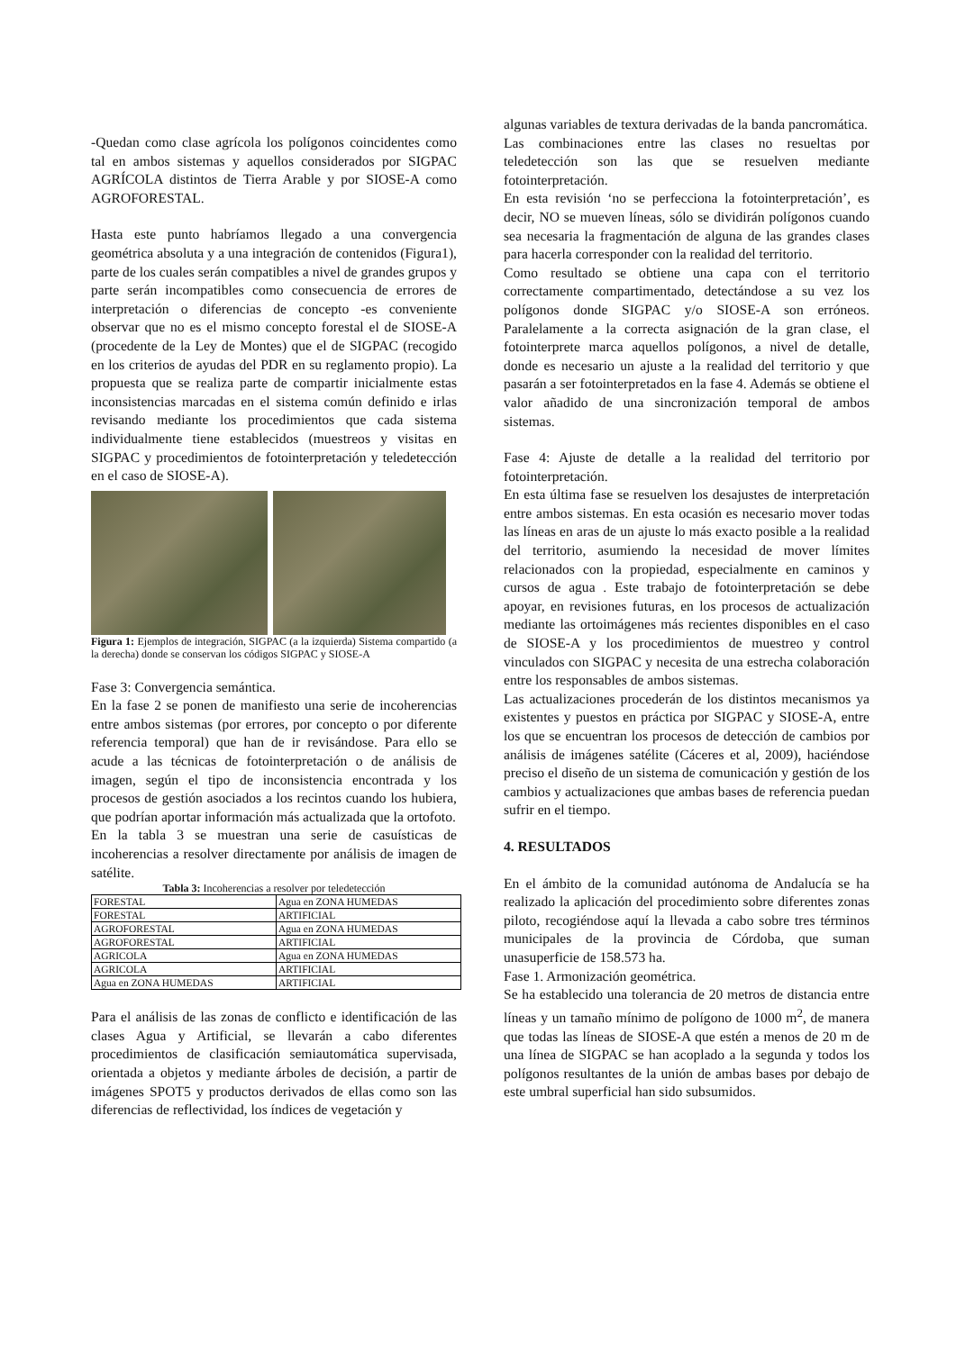-Quedan como clase agrícola los polígonos coincidentes como tal en ambos sistemas y aquellos considerados por SIGPAC AGRÍCOLA distintos de Tierra Arable y por SIOSE-A como AGROFORESTAL.
Hasta este punto habríamos llegado a una convergencia geométrica absoluta y a una integración de contenidos (Figura1), parte de los cuales serán compatibles a nivel de grandes grupos y parte serán incompatibles como consecuencia de errores de interpretación o diferencias de concepto -es conveniente observar que no es el mismo concepto forestal el de SIOSE-A (procedente de la Ley de Montes) que el de SIGPAC (recogido en los criterios de ayudas del PDR en su reglamento propio). La propuesta que se realiza parte de compartir inicialmente estas inconsistencias marcadas en el sistema común definido e irlas revisando mediante los procedimientos que cada sistema individualmente tiene establecidos (muestreos y visitas en SIGPAC y procedimientos de fotointerpretación y teledetección en el caso de SIOSE-A).
Figura 1: Ejemplos de integración, SIGPAC (a la izquierda) Sistema compartido (a la derecha) donde se conservan los códigos SIGPAC y SIOSE-A
Fase 3: Convergencia semántica.
En la fase 2 se ponen de manifiesto una serie de incoherencias entre ambos sistemas (por errores, por concepto o por diferente referencia temporal) que han de ir revisándose. Para ello se acude a las técnicas de fotointerpretación o de análisis de imagen, según el tipo de inconsistencia encontrada y los procesos de gestión asociados a los recintos cuando los hubiera, que podrían aportar información más actualizada que la ortofoto.
En la tabla 3 se muestran una serie de casuísticas de incoherencias a resolver directamente por análisis de imagen de satélite.
Tabla 3: Incoherencias a resolver por teledetección
| FORESTAL | Agua en ZONA HUMEDAS |
| FORESTAL | ARTIFICIAL |
| AGROFORESTAL | Agua en ZONA HUMEDAS |
| AGROFORESTAL | ARTIFICIAL |
| AGRICOLA | Agua en ZONA HUMEDAS |
| AGRICOLA | ARTIFICIAL |
| Agua en ZONA HUMEDAS | ARTIFICIAL |
Para el análisis de las zonas de conflicto e identificación de las clases Agua y Artificial, se llevarán a cabo diferentes procedimientos de clasificación semiautomática supervisada, orientada a objetos y mediante árboles de decisión, a partir de imágenes SPOT5 y productos derivados de ellas como son las diferencias de reflectividad, los índices de vegetación y
algunas variables de textura derivadas de la banda pancromática.
Las combinaciones entre las clases no resueltas por teledetección son las que se resuelven mediante fotointerpretación.
En esta revisión ‘no se perfecciona la fotointerpretación’, es decir, NO se mueven líneas, sólo se dividirán polígonos cuando sea necesaria la fragmentación de alguna de las grandes clases para hacerla corresponder con la realidad del territorio.
Como resultado se obtiene una capa con el territorio correctamente compartimentado, detectándose a su vez los polígonos donde SIGPAC y/o SIOSE-A son erróneos. Paralelamente a la correcta asignación de la gran clase, el fotointerprete marca aquellos polígonos, a nivel de detalle, donde es necesario un ajuste a la realidad del territorio y que pasarán a ser fotointerpretados en la fase 4. Además se obtiene el valor añadido de una sincronización temporal de ambos sistemas.
Fase 4: Ajuste de detalle a la realidad del territorio por fotointerpretación.
En esta última fase se resuelven los desajustes de interpretación entre ambos sistemas. En esta ocasión es necesario mover todas las líneas en aras de un ajuste lo más exacto posible a la realidad del territorio, asumiendo la necesidad de mover límites relacionados con la propiedad, especialmente en caminos y cursos de agua . Este trabajo de fotointerpretación se debe apoyar, en revisiones futuras, en los procesos de actualización mediante las ortoimágenes más recientes disponibles en el caso de SIOSE-A y los procedimientos de muestreo y control vinculados con SIGPAC y necesita de una estrecha colaboración entre los responsables de ambos sistemas.
Las actualizaciones procederán de los distintos mecanismos ya existentes y puestos en práctica por SIGPAC y SIOSE-A, entre los que se encuentran los procesos de detección de cambios por análisis de imágenes satélite (Cáceres et al, 2009), haciéndose preciso el diseño de un sistema de comunicación y gestión de los cambios y actualizaciones que ambas bases de referencia puedan sufrir en el tiempo.
4. RESULTADOS
En el ámbito de la comunidad autónoma de Andalucía se ha realizado la aplicación del procedimiento sobre diferentes zonas piloto, recogiéndose aquí la llevada a cabo sobre tres términos municipales de la provincia de Córdoba, que suman unasuperficie de 158.573 ha.
Fase 1. Armonización geométrica.
Se ha establecido una tolerancia de 20 metros de distancia entre líneas y un tamaño mínimo de polígono de 1000 m<sup>2</sup>, de manera que todas las líneas de SIOSE-A que estén a menos de 20 m de una línea de SIGPAC se han acoplado a la segunda y todos los polígonos resultantes de la unión de ambas bases por debajo de este umbral superficial han sido subsumidos.